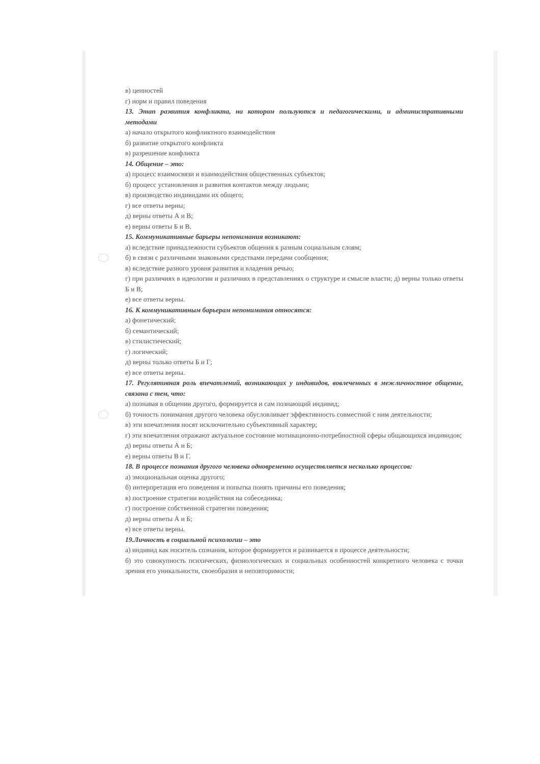в) ценностей
г) норм и правил поведения
13. Этап развития конфликта, на котором пользуются и педагогическими, и административными методами
а) начало открытого конфликтного взаимодействия
б) развитие открытого конфликта
в) разрешение конфликта
14. Общение – это:
а) процесс взаимосвязи и взаимодействия общественных субъектов;
б) процесс установления и развития контактов между людьми;
в) производство индивидами их общего;
г) все ответы верны;
д) верны ответы А и В;
е) верны ответы Б и В.
15. Коммуникативные барьеры непонимания возникают:
а) вследствие принадлежности субъектов общения к разным социальным слоям;
б) в связи с различными знаковыми средствами передачи сообщения;
в) вследствие разного уровня развития и владения речью;
г) при различиях в идеологии и различиях в представлениях о структуре и смысле власти; д) верны только ответы Б и В;
е) все ответы верны.
16. К коммуникативным барьерам непонимания относятся:
а) фонетический;
б) семантический;
в) стилистический;
г) логический;
д) верны только ответы Б и Г;
е) все ответы верны.
17. Регулятивная роль впечатлений, возникающих у индивидов, вовлеченных в межличностное общение, связана с тем, что:
а) познавая в общении другого, формируется и сам познающий индивид;
б) точность понимания другого человека обусловливает эффективность совместной с ним деятельности;
в) эти впечатления носят исключительно субъективный характер;
г) эти впечатления отражают актуальное состояние мотивационно-потребностной сферы общающихся индивидов;
д) верны ответы А и Б;
е) верны ответы В и Г.
18. В процессе познания другого человека одновременно осуществляется несколько процессов:
а) эмоциональная оценка другого;
б) интерпретация его поведения и попытка понять причины его поведения;
в) построение стратегии воздействия на собеседника;
г) построение собственной стратегии поведения;
д) верны ответы А и Б;
е) все ответы верны.
19.Личность в социальной психологии – это
а) индивид как носитель сознания, которое формируется и развивается в процессе деятельности;
б) это совокупность психических, физиологических и социальных особенностей конкретного человека с точки зрения его уникальности, своеобразия и неповторимости;